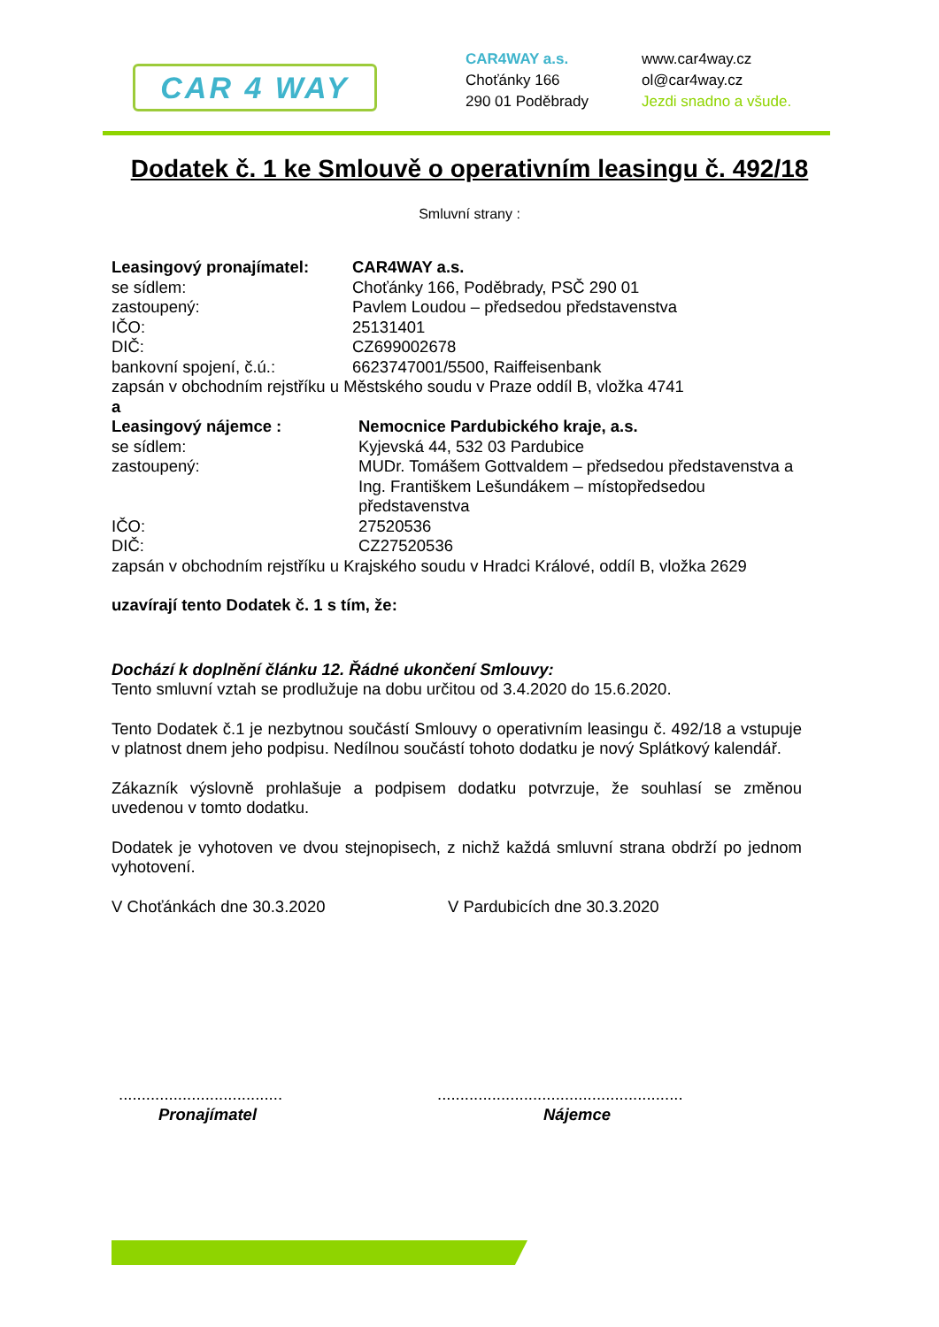CAR 4 WAY
CAR4WAY a.s.
Choťánky 166
290 01 Poděbrady
www.car4way.cz
ol@car4way.cz
Jezdi snadno a všude.
Dodatek č. 1 ke Smlouvě o operativním leasingu č. 492/18
Smluvní strany :
Leasingový pronajímatel: CAR4WAY a.s.
se sídlem: Choťánky 166, Poděbrady, PSČ 290 01
zastoupený: Pavlem Loudou – předsedou představenstva
IČO: 25131401
DIČ: CZ699002678
bankovní spojení, č.ú.: 6623747001/5500, Raiffeisenbank
zapsán v obchodním rejstříku u Městského soudu v Praze oddíl B, vložka 4741
a
Leasingový nájemce : Nemocnice Pardubického kraje, a.s.
se sídlem: Kyjevská 44, 532 03 Pardubice
zastoupený: MUDr. Tomášem Gottvaldem – předsedou představenstva a
Ing. Františkem Lešundákem – místopředsedou
představenstva
IČO: 27520536
DIČ: CZ27520536
zapsán v obchodním rejstříku u Krajského soudu v Hradci Králové, oddíl B, vložka 2629
uzavírají tento Dodatek č. 1 s tím, že:
Dochází k doplnění článku 12. Řádné ukončení Smlouvy:
Tento smluvní vztah se prodlužuje na dobu určitou od 3.4.2020 do 15.6.2020.
Tento Dodatek č.1 je nezbytnou součástí Smlouvy o operativním leasingu č. 492/18 a vstupuje v platnost dnem jeho podpisu. Nedílnou součástí tohoto dodatku je nový Splátkový kalendář.
Zákazník výslovně prohlašuje a podpisem dodatku potvrzuje, že souhlasí se změnou uvedenou v tomto dodatku.
Dodatek je vyhotoven ve dvou stejnopisech, z nichž každá smluvní strana obdrží po jednom vyhotovení.
V Choťánkách dne 30.3.2020 V Pardubicích dne 30.3.2020
....................................
Pronajímatel
......................................................
Nájemce